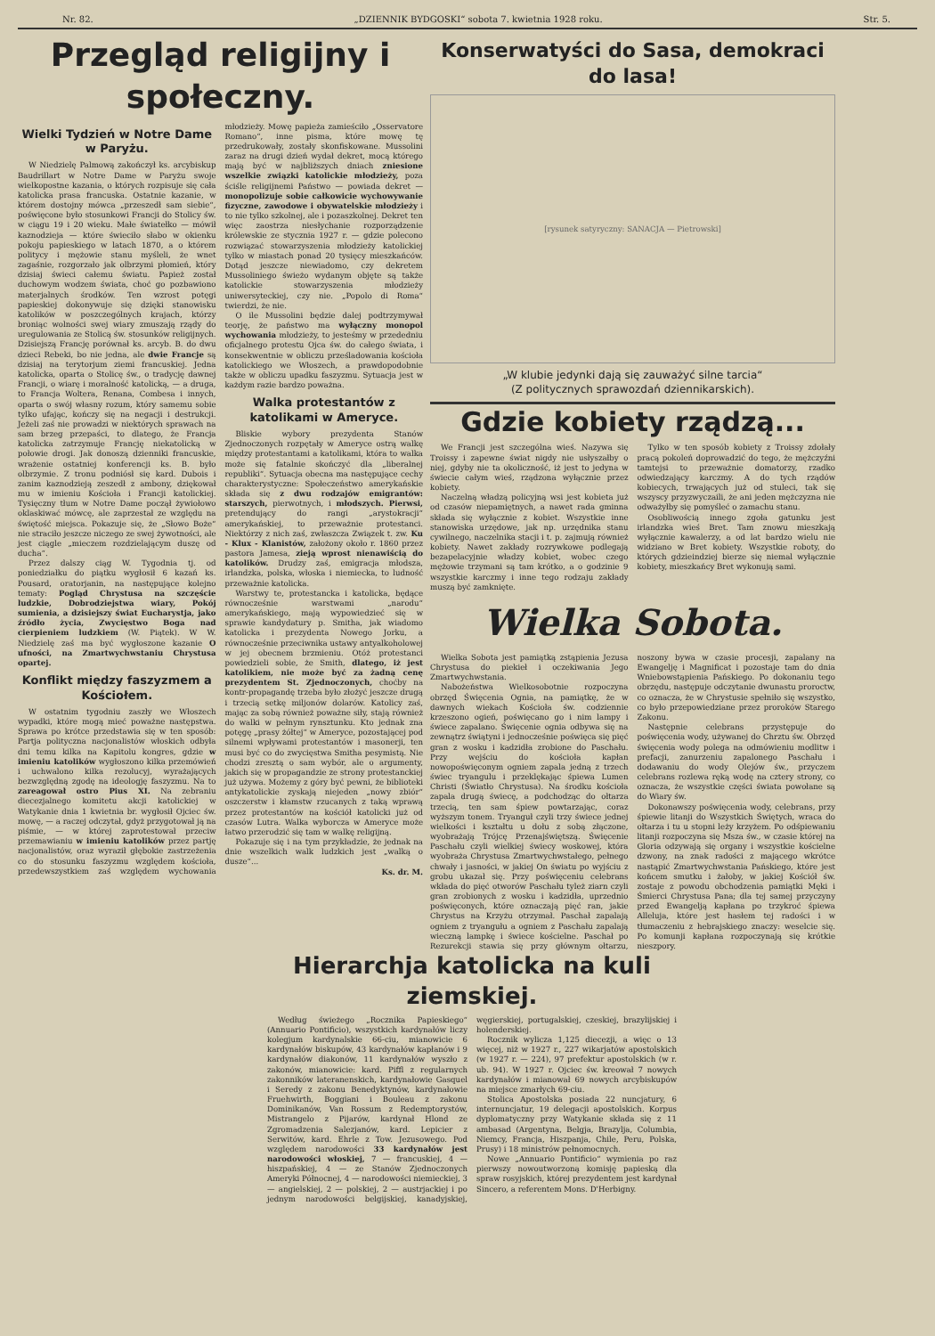Nr. 82. „DZIENNIK BYDGOSKI“ sobota 7. kwietnia 1928 roku. Str. 5.
Przegląd religijny i społeczny.
Wielki Tydzień w Notre Dame w Paryżu.
W Niedzielę Palmową zakończył ks. arcybiskup Baudrillart w Notre Dame w Paryżu swoje wielkopostne kazania, o których rozpisuje się cała katolicka prasa francuska. Ostatnie kazanie, w którem dostojny mówca „przeszedł sam siebie“, poświęcone było stosunkowi Francji do Stolicy św. w ciągu 19 i 20 wieku. Małe światełko — mówił kaznodzieja — które świeciło słabo w okienku pokoju papieskiego w latach 1870, a o którem politycy i mężowie stanu myśleli, że wnet zagaśnie, rozgorzało jak olbrzymi płomień, który dzisiaj świeci całemu światu. Papież został duchowym wodzem świata, choć go pozbawiono materjalnych środków. Ten wzrost potęgi papieskiej dokonywuje się dzięki stanowisku katolików w poszczególnych krajach, którzy broniąc wolności swej wiary zmuszają rządy do uregulowania ze Stolicą św. stosunków religijnych. Dzisiejszą Francję porównał ks. arcyb. B. do dwu dzieci Rebeki, bo nie jedna, ale dwie Francje są dzisiaj na terytorjum ziemi francuskiej. Jedna katolicka, oparta o Stolicę św., o tradycję dawnej Francji, o wiarę i moralność katolicką, — a druga, to Francja Woltera, Renana, Combesa i innych, oparta o swój własny rozum, który samemu sobie tylko ufając, kończy się na negacji i destrukcji. Jeżeli zaś nie prowadzi w niektórych sprawach na sam brzeg przepaści, to dlatego, że Francja katolicka zatrzymuje Francję niekatolicką w połowie drogi. Jak donoszą dzienniki francuskie, wrażenie ostatniej konferencji ks. B. było olbrzymie. Z tronu podniósł się kard. Dubois i zanim kaznodzieją zeszedł z ambony, dziękował mu w imieniu Kościoła i Francji katolickiej. Tysięczny tłum w Notre Dame począł żywiołowo oklaskiwać mówcę, ale zaprzestał ze względu na świętość miejsca. Pokazuje się, że „Słowo Boże“ nie straciło jeszcze niczego ze swej żywotności, ale jest ciągle „mieczem rozdzielającym duszę od ducha“.
Przez dalszy ciąg W. Tygodnia tj. od poniedziałku do piątku wygłosił 6 kazań ks. Pousard, oratorjanin, na następujące kolejno tematy: Pogląd Chrystusa na szczęście ludzkie, Dobrodziejstwa wiary, Pokój sumienia, a dzisiejszy świat Eucharystja, jako źródło życia, Zwycięstwo Boga nad cierpieniem ludzkiem (W. Piątek). W W. Niedzielę zaś ma być wygłoszone kazanie O ufności, na Zmartwychwstaniu Chrystusa opartej.
Konflikt między faszyzmem a Kościołem.
W ostatnim tygodniu zaszły we Włoszech wypadki, które mogą mieć poważne następstwa. Sprawa po krótce przedstawia się w ten sposób: Partja polityczna nacjonalistów włoskich odbyła dni temu kilka na Kapitolu kongres, gdzie w imieniu katolików wygłoszono kilka przemówień i uchwalono kilka rezolucyj, wyrażających bezwzględną zgodę na ideologję faszyzmu. Na to zareagował ostro Pius XI. Na zebraniu diecezjalnego komitetu akcji katolickiej w Watykanie dnia 1 kwietnia br. wygłosił Ojciec św. mowę, — a raczej odczytał, gdyż przygotował ją na piśmie, — w której zaprotestował przeciw przemawianiu w imieniu katolików przez partję nacjonalistów, oraz wyraził głębokie zastrzeżenia co do stosunku faszyzmu względem kościoła, przedewszystkiem zaś względem wychowania młodzieży. Mowę papieża zamieściło „Osservatore Romano“, inne pisma, które mowę tę przedrukowały, zostały skonfiskowane. Mussolini zaraz na drugi dzień wydał dekret, mocą którego mają być w najbliższych dniach zniesione wszelkie związki katolickie młodzieży, poza ściśle religijnemi Państwo — powiada dekret — monopolizuje sobie całkowicie wychowywanie fizyczne, zawodowe i obywatelskie młodzieży i to nie tylko szkolnej, ale i pozaszkolnej. Dekret ten więc zaostrza niesłychanie rozporządzenie królewskie ze stycznia 1927 r. — gdzie polecono rozwiązać stowarzyszenia młodzieży katolickiej tylko w miastach ponad 20 tysięcy mieszkańców. Dotąd jeszcze niewiadomo, czy dekretem Mussoliniego świeżo wydanym objęte są także katolickie stowarzyszenia młodzieży uniwersyteckiej, czy nie. „Popolo di Roma“ twierdzi, że nie.
O ile Mussolini będzie dalej podtrzymywał teorję, że państwo ma wyłączny monopol wychowania młodzieży, to jesteśmy w przededniu oficjalnego protestu Ojca św. do całego świata, i konsekwentnie w obliczu prześladowania kościoła katolickiego we Włoszech, a prawdopodobnie także w obliczu upadku faszyzmu. Sytuacja jest w każdym razie bardzo poważna.
Walka protestantów z katolikami w Ameryce.
Bliskie wybory prezydenta Stanów Zjednoczonych rozpętały w Ameryce ostrą walkę między protestantami a katolikami, która to walka może się fatalnie skończyć dla „liberalnej republiki“. Sytuacja obecna ma następujące cechy charakterystyczne: Społeczeństwo amerykańskie składa się z dwu rodzajów emigrantów: starszych, pierwotnych, i młodszych. Pierwsi, pretendujący do rangi „arystokracji“ amerykańskiej, to przeważnie protestanci. Niektórzy z nich zaś, zwłaszcza Związek t. zw. Ku - Klux - Klanistów, założony około r. 1860 przez pastora Jamesa, zieją wprost nienawiścią do katolików. Drudzy zaś, emigracja młodsza, irlandzka, polska, włoska i niemiecka, to ludność przeważnie katolicka.
Warstwy te, protestancka i katolicka, będące równocześnie warstwami „narodu“ amerykańskiego, mają wypowiedzieć się w sprawie kandydatury p. Smitha, jak wiadomo katolicka i prezydenta Nowego Jorku, a równocześnie przeciwnika ustawy antyalkoholowej w jej obecnem brzmieniu. Otóż protestanci powiedzieli sobie, że Smith, dlatego, iż jest katolikiem, nie może być za żadną cenę prezydentem St. Zjednoczonych, choćby na kontr-propagandę trzeba było złożyć jeszcze drugą i trzecią setkę miljonów dolarów. Katolicy zaś, mając za sobą również poważne siły, stają również do walki w pełnym rynsztunku. Kto jednak zna potęgę „prasy żółtej“ w Ameryce, pozostającej pod silnemi wpływami protestantów i masonerji, ten musi być co do zwycięstwa Smitha pesymistą. Nie chodzi zresztą o sam wybór, ale o argumenty, jakich się w propagandzie ze strony protestanckiej już używa. Możemy z góry być pewni, że biblioteki antykatolickie zyskają niejeden „nowy zbiór“ oszczerstw i kłamstw rzucanych z taką wprawą przez protestantów na kościół katolicki już od czasów Lutra. Walka wyborcza w Ameryce może łatwo przerodzić się tam w walkę religijną.
Pokazuje się i na tym przykładzie, że jednak na dnie wszelkich walk ludzkich jest „walką o dusze“...
Ks. dr. M.
Konserwatyści do Sasa, demokraci do lasa!
[rysunek satyryczny: SANACJA — Pietrowski]
„W klubie jedynki dają się zauważyć silne tarcia“
(Z politycznych sprawozdań dziennikarskich).
Gdzie kobiety rządzą...
We Francji jest szczególna wieś. Nazywa się Troissy i zapewne świat nigdy nie usłyszałby o niej, gdyby nie ta okoliczność, iż jest to jedyna w świecie całym wieś, rządzona wyłącznie przez kobiety.
Naczelną władzą policyjną wsi jest kobieta już od czasów niepamiętnych, a nawet rada gminna składa się wyłącznie z kobiet. Wszystkie inne stanowiska urzędowe, jak np. urzędnika stanu cywilnego, naczelnika stacji i t. p. zajmują również kobiety. Nawet zakłady rozrywkowe podlegają bezapelacyjnie władzy kobiet, wobec czego mężowie trzymani są tam krótko, a o godzinie 9 wszystkie karczmy i inne tego rodzaju zakłady muszą być zamknięte.
Tylko w ten sposób kobiety z Troissy zdołały pracą pokoleń doprowadzić do tego, że mężczyźni tamtejsi to przeważnie domatorzy, rzadko odwiedzający karczmy. A do tych rządów kobiecych, trwających już od stuleci, tak się wszyscy przyzwyczaili, że ani jeden mężczyzna nie odważyłby się pomyśleć o zamachu stanu.
Osobliwością innego zgoła gatunku jest irlandzka wieś Bret. Tam znowu mieszkają wyłącznie kawalerzy, a od lat bardzo wielu nie widziano w Bret kobiety. Wszystkie roboty, do których gdzieindziej bierze się niemal wyłącznie kobiety, mieszkańcy Bret wykonują sami.
Wielka Sobota.
Wielka Sobota jest pamiątką zstąpienia Jezusa Chrystusa do piekieł i oczekiwania Jego Zmartwychwstania.
Nabożeństwa Wielkosobotnie rozpoczyna obrzęd Święcenia Ognia, na pamiątkę, że w dawnych wiekach Kościoła św. codziennie krzeszono ogień, poświęcano go i nim lampy i świece zapalano. Święcenie ognia odbywa się na zewnątrz świątyni i jednocześnie poświęca się pięć gran z wosku i kadzidła zrobione do Paschału. Przy wejściu do kościoła kapłan nowopoświęconym ogniem zapala jedną z trzech świec tryangulu i przeklękając śpiewa Lumen Christi (Światło Chrystusa). Na środku kościoła zapala drugą świecę, a podchodząc do ołtarza trzecią, ten sam śpiew powtarzając, coraz wyższym tonem. Tryanguł czyli trzy świece jednej wielkości i kształtu u dołu z sobą złączone, wyobrażają Trójcę Przenajświętszą. Święcenie Paschału czyli wielkiej świecy woskowej, która wyobraża Chrystusa Zmartwychwstałego, pełnego chwały i jasności, w jakiej On światu po wyjściu z grobu ukazał się. Przy poświęceniu celebrans wkłada do pięć otworów Paschału tyleż ziarn czyli gran zrobionych z wosku i kadzidła, uprzednio poświęconych, które oznaczają pięć ran, jakie Chrystus na Krzyżu otrzymał. Paschał zapalają ogniem z tryangułu a ogniem z Paschału zapalają wieczną lampkę i świece kościelne. Paschał po Rezurekcji stawia się przy głównym ołtarzu, noszony bywa w czasie procesji, zapalany na Ewangelję i Magnificat i pozostaje tam do dnia Wniebowstąpienia Pańskiego. Po dokonaniu tego obrzędu, następuje odczytanie dwunastu proroctw, co oznacza, że w Chrystusie spełniło się wszystko, co było przepowiedziane przez proroków Starego Zakonu.
Następnie celebrans przystępuje do poświęcenia wody, używanej do Chrztu św. Obrzęd święcenia wody polega na odmówieniu modlitw i prefacji, zanurzeniu zapalonego Paschału i dodawaniu do wody Olejów św., przyczem celebrans rozlewa ręką wodę na cztery strony, co oznacza, że wszystkie części świata powołane są do Wiary św.
Dokonawszy poświęcenia wody, celebrans, przy śpiewie litanji do Wszystkich Świętych, wraca do ołtarza i tu u stopni leży krzyżem. Po odśpiewaniu litanji rozpoczyna się Msza św., w czasie której na Gloria odzywają się organy i wszystkie kościelne dzwony, na znak radości z mającego wkrótce nastąpić Zmartwychwstania Pańskiego, które jest końcem smutku i żałoby, w jakiej Kościół św. zostaje z powodu obchodzenia pamiątki Męki i Śmierci Chrystusa Pana; dla tej samej przyczyny przed Ewangelją kapłana po trzykroć śpiewa Alleluja, które jest hasłem tej radości i w tłumaczeniu z hebrajskiego znaczy: weselcie się. Po komunji kapłana rozpoczynają się krótkie nieszpory.
Hierarchja katolicka na kuli ziemskiej.
Według świeżego „Rocznika Papieskiego“ (Annuario Pontificio), wszystkich kardynałów liczy kolegjum kardynalskie 66-ciu, mianowicie 6 kardynałów biskupów, 43 kardynałów kapłanów i 9 kardynałów diakonów, 11 kardynałów wyszło z zakonów, mianowicie: kard. Piffl z regularnych zakonników lateranenskich, kardynałowie Gasquel i Seredy z zakonu Benedyktynów, kardynałowie Fruehwirth, Boggiani i Bouleau z zakonu Dominikanów, Van Rossum z Redemptorystów, Mistrangelo z Pijarów, kardynał Hlond ze Zgromadzenia Salezjanów, kard. Lepicier z Serwitów, kard. Ehrle z Tow. Jezusowego. Pod względem narodowości 33 kardynałów jest narodowości włoskiej, 7 — francuskiej, 4 — hiszpańskiej, 4 — ze Stanów Zjednoczonych Ameryki Północnej, 4 — narodowości niemieckiej, 3 — angielskiej, 2 — polskiej, 2 — austrjackiej i po jednym narodowości belgijskiej, kanadyjskiej, węgierskiej, portugalskiej, czeskiej, brazylijskiej i holenderskiej.
Rocznik wylicza 1,125 diecezji, a więc o 13 więcej, niż w 1927 r., 227 wikarjatów apostolskich (w 1927 r. — 224), 97 prefektur apostolskich (w r. ub. 94). W 1927 r. Ojciec św. kreował 7 nowych kardynałów i mianował 69 nowych arcybiskupów na miejsce zmarłych 69-ciu.
Stolica Apostolska posiada 22 nuncjatury, 6 internuncjatur, 19 delegacji apostolskich. Korpus dyplomatyczny przy Watykanie składa się z 11 ambasad (Argentyna, Belgja, Brazylja, Columbia, Niemcy, Francja, Hiszpanja, Chile, Peru, Polska, Prusy) i 18 ministrów pełnomocnych.
Nowe „Annuario Pontificio“ wymienia po raz pierwszy nowoutworzoną komisję papieską dla spraw rosyjskich, której prezydentem jest kardynał Sincero, a referentem Mons. D'Herbigny.